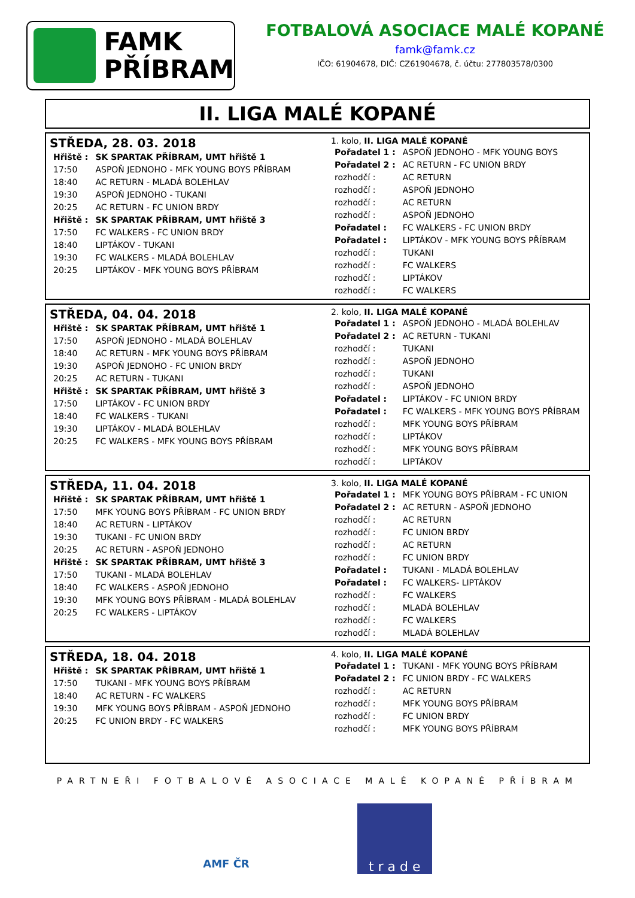FAMK
PŘÍBRAM
FOTBALOVÁ ASOCIACE MALÉ KOPANÉ
famk@famk.cz
IČO: 61904678, DIČ: CZ61904678, č. účtu: 277803578/0300
II. LIGA MALÉ KOPANÉ
STŘEDA, 28. 03. 2018
| Hřiště : | SK SPARTAK PŘÍBRAM, UMT hřiště 1 |
| 17:50 | ASPOŇ JEDNOHO - MFK YOUNG BOYS PŘÍBRAM |
| 18:40 | AC RETURN - MLADÁ BOLEHLAV |
| 19:30 | ASPOŇ JEDNOHO - TUKANI |
| 20:25 | AC RETURN - FC UNION BRDY |
| Hřiště : | SK SPARTAK PŘÍBRAM, UMT hřiště 3 |
| 17:50 | FC WALKERS - FC UNION BRDY |
| 18:40 | LIPTÁKOV - TUKANI |
| 19:30 | FC WALKERS - MLADÁ BOLEHLAV |
| 20:25 | LIPTÁKOV - MFK YOUNG BOYS PŘÍBRAM |
1. kolo, II. LIGA MALÉ KOPANÉ
| Pořadatel 1 : | ASPOŇ JEDNOHO - MFK YOUNG BOYS |
| Pořadatel 2 : | AC RETURN - FC UNION BRDY |
| rozhodčí : | AC RETURN |
| rozhodčí : | ASPOŇ JEDNOHO |
| rozhodčí : | AC RETURN |
| rozhodčí : | ASPOŇ JEDNOHO |
| Pořadatel : | FC WALKERS - FC UNION BRDY |
| Pořadatel : | LIPTÁKOV - MFK YOUNG BOYS PŘÍBRAM |
| rozhodčí : | TUKANI |
| rozhodčí : | FC WALKERS |
| rozhodčí : | LIPTÁKOV |
| rozhodčí : | FC WALKERS |
STŘEDA, 04. 04. 2018
| Hřiště : | SK SPARTAK PŘÍBRAM, UMT hřiště 1 |
| 17:50 | ASPOŇ JEDNOHO - MLADÁ BOLEHLAV |
| 18:40 | AC RETURN - MFK YOUNG BOYS PŘÍBRAM |
| 19:30 | ASPOŇ JEDNOHO - FC UNION BRDY |
| 20:25 | AC RETURN - TUKANI |
| Hřiště : | SK SPARTAK PŘÍBRAM, UMT hřiště 3 |
| 17:50 | LIPTÁKOV - FC UNION BRDY |
| 18:40 | FC WALKERS - TUKANI |
| 19:30 | LIPTÁKOV - MLADÁ BOLEHLAV |
| 20:25 | FC WALKERS - MFK YOUNG BOYS PŘÍBRAM |
2. kolo, II. LIGA MALÉ KOPANÉ
| Pořadatel 1 : | ASPOŇ JEDNOHO - MLADÁ BOLEHLAV |
| Pořadatel 2 : | AC RETURN - TUKANI |
| rozhodčí : | TUKANI |
| rozhodčí : | ASPOŇ JEDNOHO |
| rozhodčí : | TUKANI |
| rozhodčí : | ASPOŇ JEDNOHO |
| Pořadatel : | LIPTÁKOV - FC UNION BRDY |
| Pořadatel : | FC WALKERS - MFK YOUNG BOYS PŘÍBRAM |
| rozhodčí : | MFK YOUNG BOYS PŘÍBRAM |
| rozhodčí : | LIPTÁKOV |
| rozhodčí : | MFK YOUNG BOYS PŘÍBRAM |
| rozhodčí : | LIPTÁKOV |
STŘEDA, 11. 04. 2018
| Hřiště : | SK SPARTAK PŘÍBRAM, UMT hřiště 1 |
| 17:50 | MFK YOUNG BOYS PŘÍBRAM - FC UNION BRDY |
| 18:40 | AC RETURN - LIPTÁKOV |
| 19:30 | TUKANI - FC UNION BRDY |
| 20:25 | AC RETURN - ASPOŇ JEDNOHO |
| Hřiště : | SK SPARTAK PŘÍBRAM, UMT hřiště 3 |
| 17:50 | TUKANI - MLADÁ BOLEHLAV |
| 18:40 | FC WALKERS - ASPOŇ JEDNOHO |
| 19:30 | MFK YOUNG BOYS PŘÍBRAM - MLADÁ BOLEHLAV |
| 20:25 | FC WALKERS - LIPTÁKOV |
3. kolo, II. LIGA MALÉ KOPANÉ
| Pořadatel 1 : | MFK YOUNG BOYS PŘÍBRAM - FC UNION |
| Pořadatel 2 : | AC RETURN - ASPOŇ JEDNOHO |
| rozhodčí : | AC RETURN |
| rozhodčí : | FC UNION BRDY |
| rozhodčí : | AC RETURN |
| rozhodčí : | FC UNION BRDY |
| Pořadatel : | TUKANI - MLADÁ BOLEHLAV |
| Pořadatel : | FC WALKERS- LIPTÁKOV |
| rozhodčí : | FC WALKERS |
| rozhodčí : | MLADÁ BOLEHLAV |
| rozhodčí : | FC WALKERS |
| rozhodčí : | MLADÁ BOLEHLAV |
STŘEDA, 18. 04. 2018
| Hřiště : | SK SPARTAK PŘÍBRAM, UMT hřiště 1 |
| 17:50 | TUKANI - MFK YOUNG BOYS PŘÍBRAM |
| 18:40 | AC RETURN - FC WALKERS |
| 19:30 | MFK YOUNG BOYS PŘÍBRAM - ASPOŇ JEDNOHO |
| 20:25 | FC UNION BRDY - FC WALKERS |
4. kolo, II. LIGA MALÉ KOPANÉ
| Pořadatel 1 : | TUKANI - MFK YOUNG BOYS PŘÍBRAM |
| Pořadatel 2 : | FC UNION BRDY - FC WALKERS |
| rozhodčí : | AC RETURN |
| rozhodčí : | MFK YOUNG BOYS PŘÍBRAM |
| rozhodčí : | FC UNION BRDY |
| rozhodčí : | MFK YOUNG BOYS PŘÍBRAM |
PARTNEŘI FOTBALOVÉ ASOCIACE MALÉ KOPANÉ PŘÍBRAM
AMF ČR
t r a d e